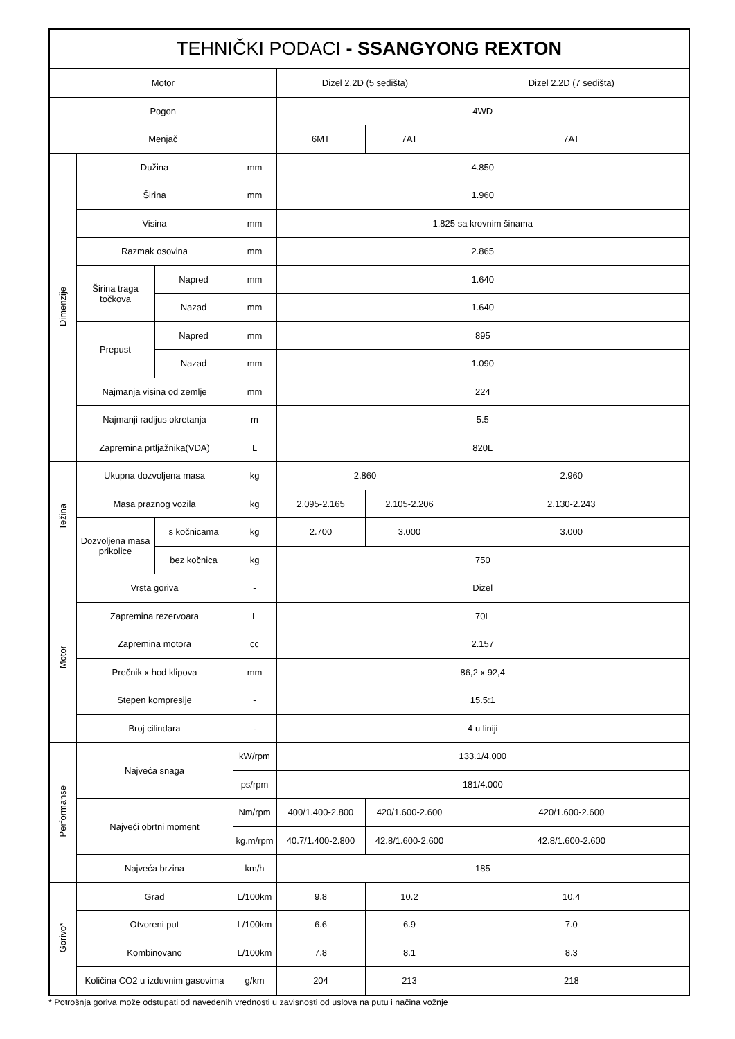| TEHNIČKI PODACI - SSANGYONG REXTON | | | | | | |
| --- | --- | --- | --- | --- | --- | --- |
| Motor | | | | Dizel 2.2D (5 sedišta) | | Dizel 2.2D (7 sedišta) |
| Pogon | | | | 4WD | | |
| Menjač | | | | 6MT | 7AT | 7AT |
| Dimenzije | Dužina | | mm | 4.850 | | |
| | Širina | | mm | 1.960 | | |
| | Visina | | mm | 1.825 sa krovnim šinama | | |
| | Razmak osovina | | mm | 2.865 | | |
| | Širina traga točkova | Napred | mm | 1.640 | | |
| | | Nazad | mm | 1.640 | | |
| | Prepust | Napred | mm | 895 | | |
| | | Nazad | mm | 1.090 | | |
| | Najmanja visina od zemlje | | mm | 224 | | |
| | Najmanji radijus okretanja | | m | 5.5 | | |
| | Zapremina prtljažnika(VDA) | | L | 820L | | |
| Težina | Ukupna dozvoljena masa | | kg | 2.860 | | 2.960 |
| | Masa praznog vozila | | kg | 2.095-2.165 | 2.105-2.206 | 2.130-2.243 |
| | Dozvoljena masa prikolice | s kočnicama | kg | 2.700 | 3.000 | 3.000 |
| | | bez kočnica | kg | 750 | | |
| Motor | Vrsta goriva | | - | Dizel | | |
| | Zapremina rezervoara | | L | 70L | | |
| | Zapremina motora | | cc | 2.157 | | |
| | Prečnik x hod klipova | | mm | 86,2 x 92,4 | | |
| | Stepen kompresije | | - | 15.5:1 | | |
| | Broj cilindara | | - | 4 u liniji | | |
| Performanse | Najveća snaga | | kW/rpm | 133.1/4.000 | | |
| | | | ps/rpm | 181/4.000 | | |
| | Najveći obrtni moment | | Nm/rpm | 400/1.400-2.800 | 420/1.600-2.600 | 420/1.600-2.600 |
| | | | kg.m/rpm | 40.7/1.400-2.800 | 42.8/1.600-2.600 | 42.8/1.600-2.600 |
| | Najveća brzina | | km/h | 185 | | |
| Gorivo* | Grad | | L/100km | 9.8 | 10.2 | 10.4 |
| | Otvoreni put | | L/100km | 6.6 | 6.9 | 7.0 |
| | Kombinovano | | L/100km | 7.8 | 8.1 | 8.3 |
| | Količina CO2 u izduvnim gasovima | | g/km | 204 | 213 | 218 |
* Potrošnja goriva može odstupati od navedenih vrednosti u zavisnosti od uslova na putu i načina vožnje